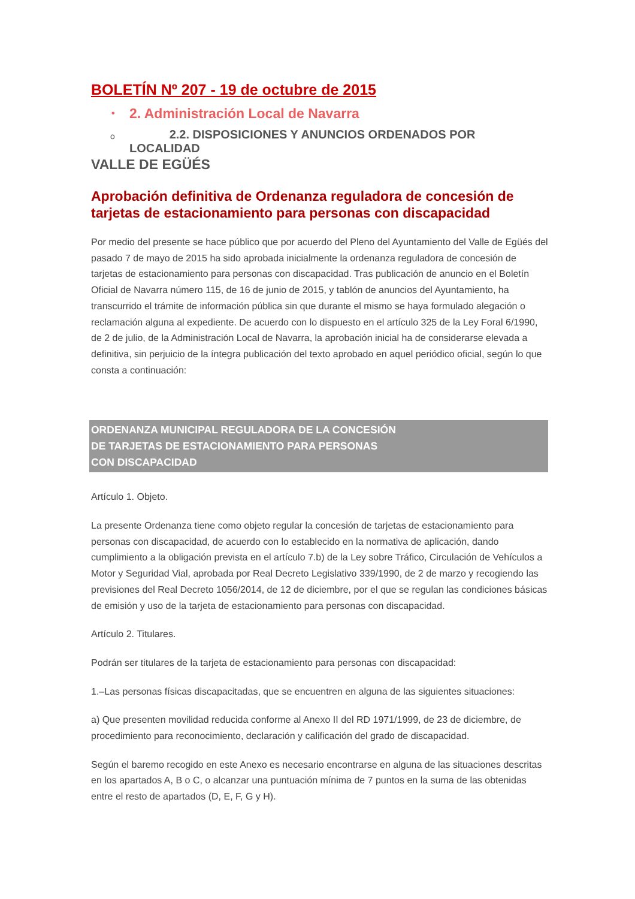BOLETÍN Nº 207 - 19 de octubre de 2015
• 2. Administración Local de Navarra
o 2.2. DISPOSICIONES Y ANUNCIOS ORDENADOS POR LOCALIDAD
VALLE DE EGÜÉS
Aprobación definitiva de Ordenanza reguladora de concesión de tarjetas de estacionamiento para personas con discapacidad
Por medio del presente se hace público que por acuerdo del Pleno del Ayuntamiento del Valle de Egüés del pasado 7 de mayo de 2015 ha sido aprobada inicialmente la ordenanza reguladora de concesión de tarjetas de estacionamiento para personas con discapacidad. Tras publicación de anuncio en el Boletín Oficial de Navarra número 115, de 16 de junio de 2015, y tablón de anuncios del Ayuntamiento, ha transcurrido el trámite de información pública sin que durante el mismo se haya formulado alegación o reclamación alguna al expediente. De acuerdo con lo dispuesto en el artículo 325 de la Ley Foral 6/1990, de 2 de julio, de la Administración Local de Navarra, la aprobación inicial ha de considerarse elevada a definitiva, sin perjuicio de la íntegra publicación del texto aprobado en aquel periódico oficial, según lo que consta a continuación:
ORDENANZA MUNICIPAL REGULADORA DE LA CONCESIÓN
DE TARJETAS DE ESTACIONAMIENTO PARA PERSONAS
CON DISCAPACIDAD
Artículo 1. Objeto.
La presente Ordenanza tiene como objeto regular la concesión de tarjetas de estacionamiento para personas con discapacidad, de acuerdo con lo establecido en la normativa de aplicación, dando cumplimiento a la obligación prevista en el artículo 7.b) de la Ley sobre Tráfico, Circulación de Vehículos a Motor y Seguridad Vial, aprobada por Real Decreto Legislativo 339/1990, de 2 de marzo y recogiendo las previsiones del Real Decreto 1056/2014, de 12 de diciembre, por el que se regulan las condiciones básicas de emisión y uso de la tarjeta de estacionamiento para personas con discapacidad.
Artículo 2. Titulares.
Podrán ser titulares de la tarjeta de estacionamiento para personas con discapacidad:
1.–Las personas físicas discapacitadas, que se encuentren en alguna de las siguientes situaciones:
a) Que presenten movilidad reducida conforme al Anexo II del RD 1971/1999, de 23 de diciembre, de procedimiento para reconocimiento, declaración y calificación del grado de discapacidad.
Según el baremo recogido en este Anexo es necesario encontrarse en alguna de las situaciones descritas en los apartados A, B o C, o alcanzar una puntuación mínima de 7 puntos en la suma de las obtenidas entre el resto de apartados (D, E, F, G y H).